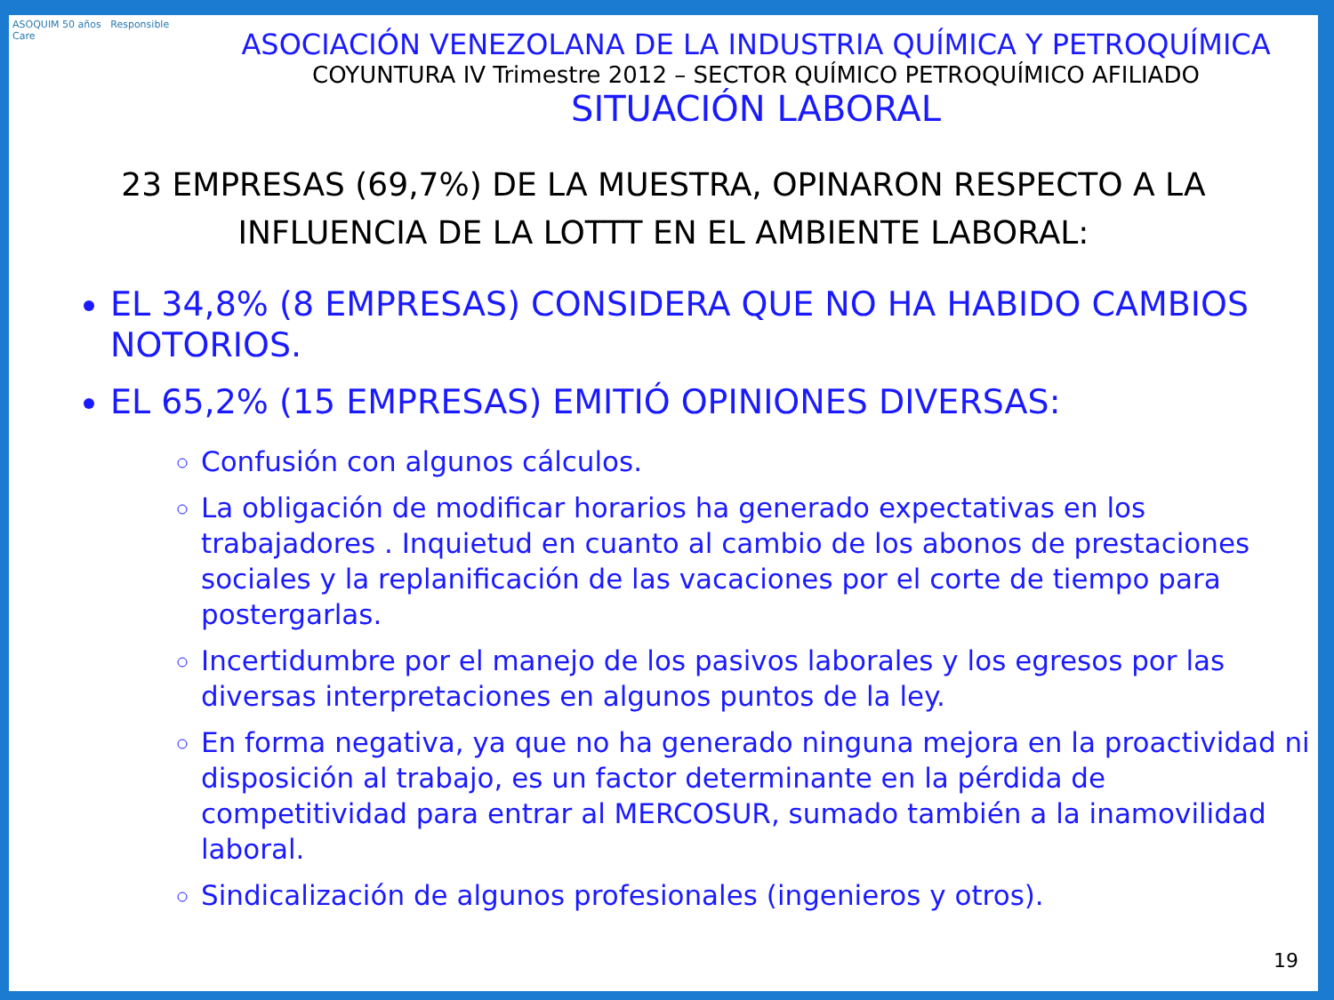ASOQUIM 50 años Responsible Care
ASOCIACIÓN VENEZOLANA DE LA INDUSTRIA QUÍMICA Y PETROQUÍMICA
COYUNTURA IV Trimestre 2012 – SECTOR QUÍMICO PETROQUÍMICO AFILIADO
SITUACIÓN LABORAL
23 EMPRESAS (69,7%) DE LA MUESTRA, OPINARON RESPECTO A LA INFLUENCIA DE LA LOTTT EN EL AMBIENTE LABORAL:
EL 34,8% (8 EMPRESAS) CONSIDERA QUE NO HA HABIDO CAMBIOS NOTORIOS.
EL 65,2% (15 EMPRESAS) EMITIÓ OPINIONES DIVERSAS:
Confusión con algunos cálculos.
La obligación de modificar horarios ha generado expectativas en los trabajadores . Inquietud en cuanto al cambio de los abonos de prestaciones sociales y la replanificación de las vacaciones por el corte de tiempo para postergarlas.
Incertidumbre por el manejo de los pasivos laborales y los egresos por las diversas interpretaciones en algunos puntos de la ley.
En forma negativa, ya que no ha generado ninguna mejora en la proactividad ni disposición al trabajo, es un factor determinante en la pérdida de competitividad para entrar al MERCOSUR, sumado también a la inamovilidad laboral.
Sindicalización de algunos profesionales (ingenieros y otros).
19